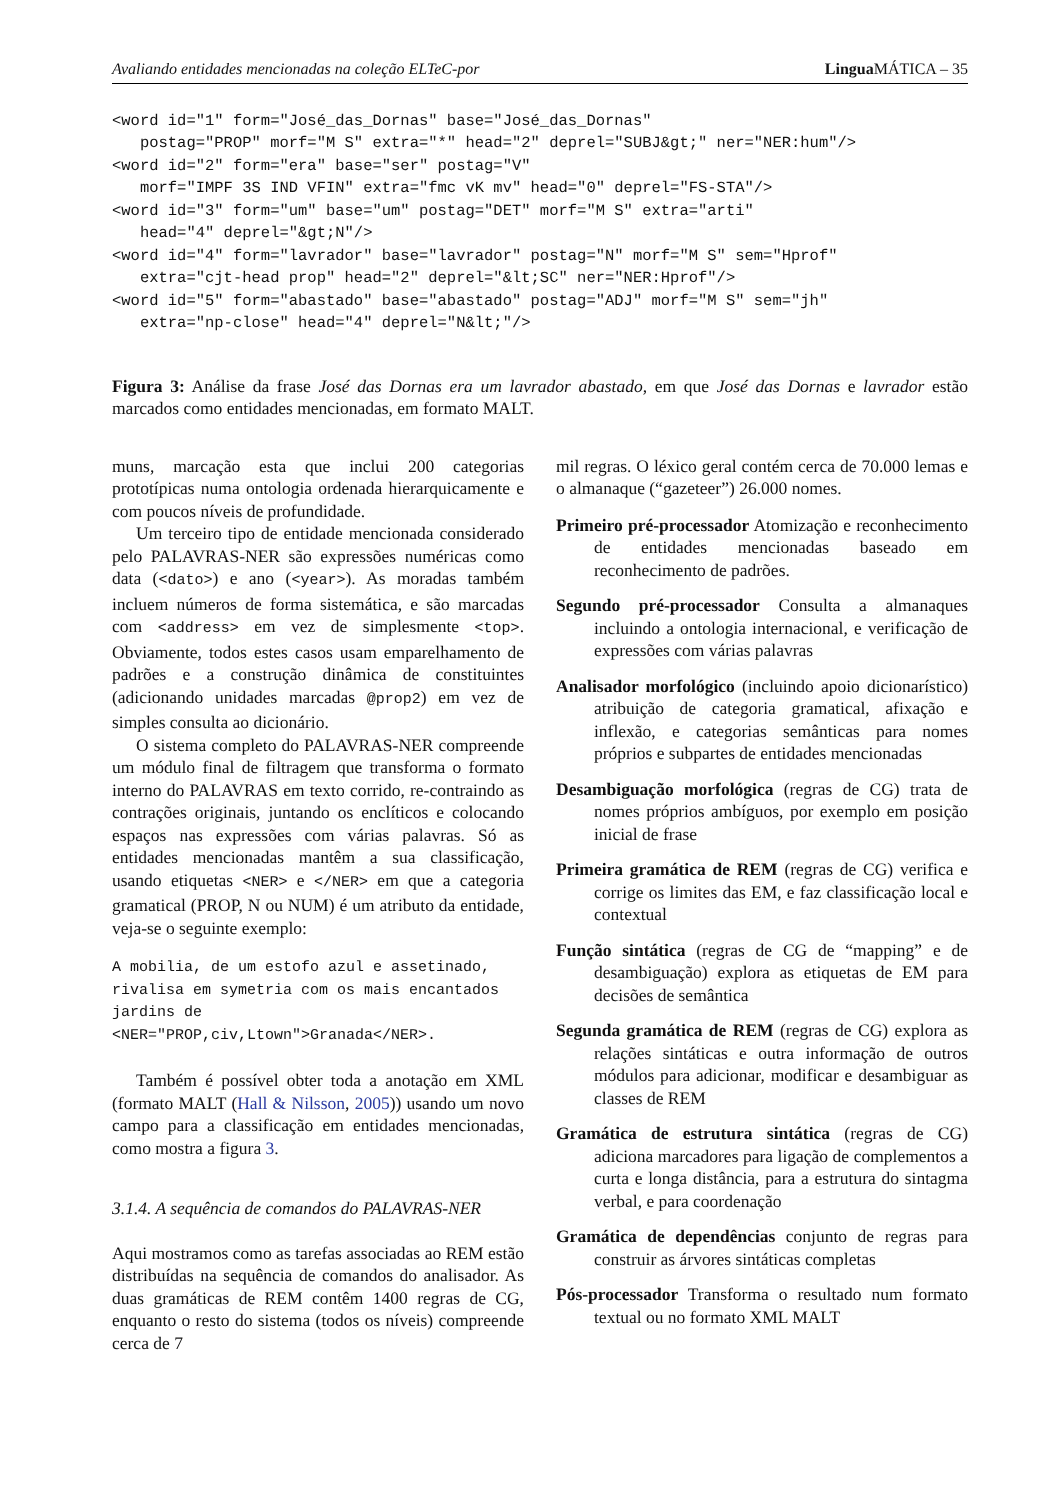Avaliando entidades mencionadas na coleção ELTeC-por Lingua MÁTICA – 35
<word id="1" form="José_das_Dornas" base="José_das_Dornas"
   postag="PROP" morf="M S" extra="*" head="2" deprel="SUBJ&gt;" ner="NER:hum"/>
<word id="2" form="era" base="ser" postag="V"
   morf="IMPF 3S IND VFIN" extra="fmc vK mv" head="0" deprel="FS-STA"/>
<word id="3" form="um" base="um" postag="DET" morf="M S" extra="arti"
   head="4" deprel="&gt;N"/>
<word id="4" form="lavrador" base="lavrador" postag="N" morf="M S" sem="Hprof"
   extra="cjt-head prop" head="2" deprel="&lt;SC" ner="NER:Hprof"/>
<word id="5" form="abastado" base="abastado" postag="ADJ" morf="M S" sem="jh"
   extra="np-close" head="4" deprel="N&lt;"/>
Figura 3: Análise da frase José das Dornas era um lavrador abastado, em que José das Dornas e lavrador estão marcados como entidades mencionadas, em formato MALT.
muns, marcação esta que inclui 200 categorias prototípicas numa ontologia ordenada hierarquicamente e com poucos níveis de profundidade.
Um terceiro tipo de entidade mencionada considerado pelo PALAVRAS-NER são expressões numéricas como data (<dato>) e ano (<year>). As moradas também incluem números de forma sistemática, e são marcadas com <address> em vez de simplesmente <top>. Obviamente, todos estes casos usam emparelhamento de padrões e a construção dinâmica de constituintes (adicionando unidades marcadas @prop2) em vez de simples consulta ao dicionário.
O sistema completo do PALAVRAS-NER compreende um módulo final de filtragem que transforma o formato interno do PALAVRAS em texto corrido, re-contraindo as contrações originais, juntando os enclíticos e colocando espaços nas expressões com várias palavras. Só as entidades mencionadas mantêm a sua classificação, usando etiquetas <NER> e </NER> em que a categoria gramatical (PROP, N ou NUM) é um atributo da entidade, veja-se o seguinte exemplo:
A mobilia, de um estofo azul e assetinado, rivalisa em symetria com os mais encantados jardins de <NER="PROP,civ,Ltown">Granada</NER>.
Também é possível obter toda a anotação em XML (formato MALT (Hall & Nilsson, 2005)) usando um novo campo para a classificação em entidades mencionadas, como mostra a figura 3.
3.1.4. A sequência de comandos do PALAVRAS-NER
Aqui mostramos como as tarefas associadas ao REM estão distribuídas na sequência de comandos do analisador. As duas gramáticas de REM contêm 1400 regras de CG, enquanto o resto do sistema (todos os níveis) compreende cerca de 7
mil regras. O léxico geral contém cerca de 70.000 lemas e o almanaque (“gazeteer”) 26.000 nomes.
Primeiro pré-processador Atomização e reconhecimento de entidades mencionadas baseado em reconhecimento de padrões.
Segundo pré-processador Consulta a almanaques incluindo a ontologia internacional, e verificação de expressões com várias palavras
Analisador morfológico (incluindo apoio dicionarístico) atribuição de categoria gramatical, afixação e inflexão, e categorias semânticas para nomes próprios e subpartes de entidades mencionadas
Desambiguação morfológica (regras de CG) trata de nomes próprios ambíguos, por exemplo em posição inicial de frase
Primeira gramática de REM (regras de CG) verifica e corrige os limites das EM, e faz classificação local e contextual
Função sintática (regras de CG de “mapping” e de desambiguação) explora as etiquetas de EM para decisões de semântica
Segunda gramática de REM (regras de CG) explora as relações sintáticas e outra informação de outros módulos para adicionar, modificar e desambiguar as classes de REM
Gramática de estrutura sintática (regras de CG) adiciona marcadores para ligação de complementos a curta e longa distância, para a estrutura do sintagma verbal, e para coordenação
Gramática de dependências conjunto de regras para construir as árvores sintáticas completas
Pós-processador Transforma o resultado num formato textual ou no formato XML MALT